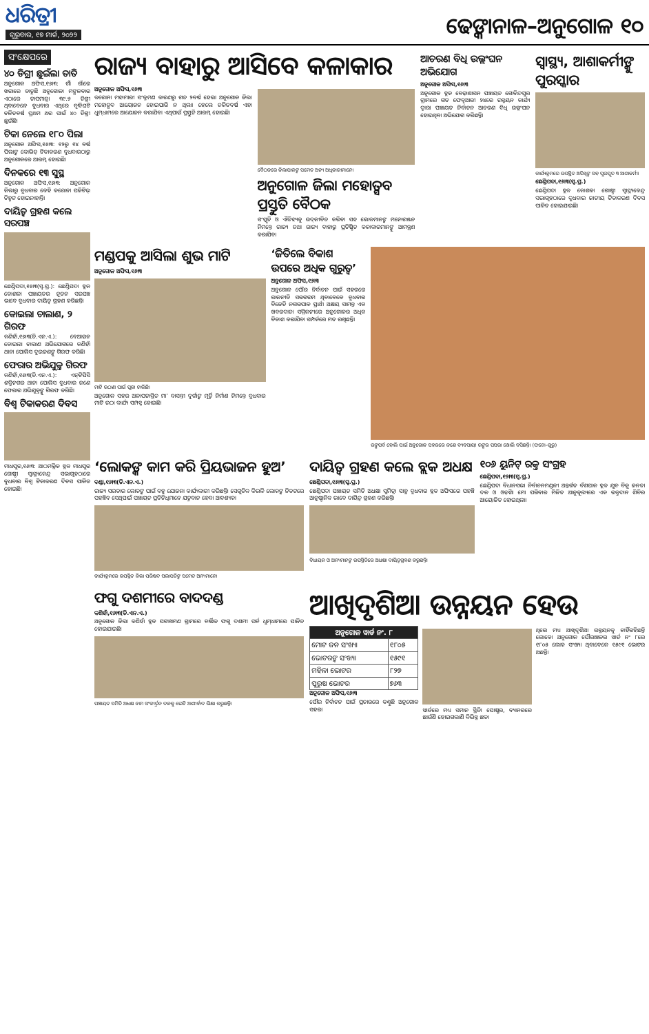ଧରିତ୍ରୀ
ଗୁରୁବାର, ୧୭ ମାର୍ଚ୍ଚ, ୨୦୨୨
ଢେଙ୍କାନାଳ–ଅନୁଗୋଳ ୧୦
ସଂକ୍ଷେପରେ
୪୦ ଡିଗ୍ରୀ ଛୁଇଁଲା ତାତି
ଅନୁଗୋଳ ଅଫିସ,୧୬।୩: ଗାଁଁ ଗାଁରେ ଖରାରେ ତାତୁଛି ଅନୁଗୋଳ। ମଙ୍ଗଳବାର ଏଠାରେ ତାପମାତ୍ରା ୩୯.୭ ଡିଗ୍ରୀ ଥିବାବେଳେ ବୁଧବାର ଏଥିରେ ବୃଦ୍ଧିଘଟି ଚଳିତବର୍ଷ ପ୍ରଥମ ଥର ପାଇଁ ୪୦ ଡିଗ୍ରୀ ଛୁଇଁଛି।
ଟିକା ନେଲେ ୧୮୦ ପିଲା
ଅନୁଗୋଳ ଅଫିସ,୧୬।୩: ୧୨ରୁ ୧୪ ବର୍ଷ ପିଲାଙ୍କ କୋଭିଡ୍ ଟିକାକରଣ ବୁଧବାରଠାରୁ ଅନୁଗୋଳରେ ଆରମ୍ଭ ହୋଇଛି।
ଦିନକରେ ୧୩ ସୁସ୍ଥ
ଅନୁଗୋଳ ଅଫିସ,୧୬।୩: ଅନୁଗୋଳ ଜିଲାରୁ ବୁଧବାର କେହି କରୋନା ପଜିଟିଭ୍ ଚିହ୍ନଟ ହୋଇନାହାନ୍ତି।
ଦାୟିତ୍ୱ ଗ୍ରହଣ କଲେ ସରପଞ୍ଚ
ଛେଣ୍ଡିପଦା,୧୬।୩(ସ୍ୱ.ପ୍ର.): ଛେଣ୍ଡିପଦା ବ୍ଲକ କୋଶଳା ପଞ୍ଚାୟତର ନୂତନ ସରପଞ୍ଚ ଭାବେ ବୁଧବାର ଦାୟିତ୍ୱ ଗ୍ରହଣ କରିଛନ୍ତି।
କୋଇଲା ଚାଲାଣ, ୨ ଗିରଫ
କଣିହାଁ,୧୬।୩(ଡି.ଏନ.ଏ.): ବେଆଇନ କୋଇଲା ଚାଲାଣ ଅଭିଯୋଗରେ କଣିହାଁ ଥାନା ପୋଲିସ ଦୁଇଜଣଙ୍କୁ ଗିରଫ କରିଛି।
ଫେରାର ଅଭିଯୁକ୍ତ ଗିରଫ
କଣିହାଁ,୧୬।୩(ଡି.ଏନ.ଏ.): ଏନ୍‌ଟିପିସି ଶକ୍ତିନଗର ଥାନା ପୋଲିସ ବୁଧବାର ଜଣେ ଫେରାର ଅଭିଯୁକ୍ତଙ୍କୁ ଗିରଫ କରିଛି।
ବିଶ୍ୱ ଟିକାକରଣ ଦିବସ
ମାଧପୁର,୧୬।୩: ଆଠମଲ୍ଲିକ ବ୍ଲକ ମାଧପୁର ଗୋଷ୍ଠୀ ସ୍ୱାସ୍ଥ୍ୟକେନ୍ଦ୍ର ସଭାଗୃହଠାରେ ବୁଧବାର ବିଶ୍ୱ ଟିକାକରଣ ଦିବସ ପାଳିତ ହୋଇଛି।
ରାଜ୍ୟ ବାହାରୁ ଆସିବେ କଳାକାର
ଅନୁଗୋଳ ଅଫିସ,୧୬।୩
କରୋନା ମହାମାରୀ ସଂକ୍ରମଣ କାରଣରୁ ଗତ ୨ବର୍ଷ ହେଲା ଅନୁଗୋଳ ଜିଲା ମହୋତ୍ସବ ଆୟୋଜନ ହୋଇପାରି ନ ଥିଲା। ହେଲେ ଚଳିତବର୍ଷ ଏହା ଧୁମ୍‌ଧାମରେ ଆୟୋଜନ କରାଯିବ। ଏଥିପାଇଁ ପ୍ରସ୍ତୁତି ଆରମ୍ଭ ହୋଇଛି।
ବୈଠକରେ ଜିଲାପାଳଙ୍କ ସମେତ ଅନ୍ୟ ଅଧିକାରୀମାନେ।
ଅନୁଗୋଳ ଜିଲା ମହୋତ୍ସବ ପ୍ରସ୍ତୁତି ବୈଠକ
ସଂସ୍କୃତି ଓ ଐତିହ୍ୟକୁ ଉଦ୍‌ଜୀବିତ କରିବା ସହ ଲୋକମାନଙ୍କ ମନୋରଞ୍ଜନ ନିମନ୍ତେ ରାଜ୍ୟ ତଥା ରାଜ୍ୟ ବାହାରୁ ପ୍ରତିଷ୍ଠିତ କଳାକାରମାନଙ୍କୁ ଆମନ୍ତ୍ରଣ କରାଯିବ।
ଆଚରଣ ବିଧି ଉଲ୍ଲଂଘନ ଅଭିଯୋଗ
ଅନୁଗୋଳ ଅଫିସ,୧୬।୩
ଅନୁଗୋଳ ବ୍ଲକ ବେଢ଼ାଶାସନ ପଞ୍ଚାୟତ ଗୋବିନ୍ଦପୁର ଗ୍ରାମରେ ଗତ ଫେବୃଆରୀ ୨୪ରେ ଉନ୍ନୟନ କାର୍ଯ୍ୟ ଦ୍ୱାରା ପଞ୍ଚାୟତ ନିର୍ବାଚନ ଆଚରଣ ବିଧି ଉଲ୍ଲଂଘନ ହୋଇଥିବା ଅଭିଯୋଗ କରିଛନ୍ତି।
ସ୍ୱାସ୍ଥ୍ୟ, ଆଶାକର୍ମୀଙ୍କୁ ପୁରସ୍କାର
କାର୍ଯ୍ୟକ୍ରମରେ ଉପସ୍ଥିତ ଅତିଥିଙ୍କ ସହ ପୁରସ୍କୃତ ୩ ଆଶାକର୍ମୀ।
ଛେଣ୍ଡିପଦା,୧୬।୩(ସ୍ୱ.ପ୍ର.)
ଛେଣ୍ଡିପଦା ବ୍ଲକ କୋଶଳା ଗୋଷ୍ଠୀ ସ୍ୱାସ୍ଥ୍ୟକେନ୍ଦ୍ର ସଭାଗୃହଠାରେ ବୁଧବାର ଜାତୀୟ ଟିକାକରଣ ଦିବସ ପାଳିତ ହୋଇଯାଇଛି।
ମଣ୍ଡପକୁ ଆସିଲା ଶୁଭ ମାଟି
ଅନୁଗୋଳ ଅଫିସ,୧୬।୩
ମାଟି ଉଠାଣ ପାଇଁ ପୂଜା ଚାଲିଛି।
ଅନୁଗୋଳ ସହର ଅଳାପଡାସ୍ଥିତ ମା’ ବାସନ୍ତୀ ଦୁର୍ଗାଙ୍କ ମୂର୍ତ୍ତି ନିର୍ମାଣ ନିମନ୍ତେ ବୁଧବାର ମାଟି ଉଠା କାର୍ଯ୍ୟ ସମ୍ପନ୍ନ ହୋଇଛି।
‘ଜିତିଲେ ବିକାଶ ଉପରେ ଅଧିକ ଗୁରୁତ୍ୱ’
ଅନୁଗୋଳ ଅଫିସ,୧୬।୩
ଅନୁଗୋଳ ପୌର ନିର୍ବାଚନ ପାଇଁ ସହରରେ ରାଜନୀତି ସରଗରମ ଥିବାବେଳେ ବୁଧବାର ବିଜେଡି ନଗରପାଳ ପ୍ରାର୍ଥୀ ଅକ୍ଷୟ ସାମନ୍ତ ଏକ ଖବରଦାତା ସମ୍ମିଳନୀରେ ଅନୁଗୋଳର ଅଧିକ ବିକାଶ କରାଯିବା ସମ୍ପର୍କରେ ମତ ରଖିଛନ୍ତି।
ରଙ୍ଗପର୍ବ ହୋଲି ପାଇଁ ଅନୁଗୋଳ ସହରରେ ଜଣେ ବ୍ୟବସାୟୀ ରଙ୍ଗର ପସରା ଖୋଲି ବସିଛନ୍ତି। (ଫଟୋ–ଗୁରୁ)
‘ଲୋକଙ୍କ କାମ କରି ପ୍ରିୟଭାଜନ ହୁଅ’
ବଣ୍ଡା,୧୬।୩(ଡି.ଏନ.ଏ.)
ରାଜ୍ୟ ସରକାର ଲୋକଙ୍କ ପାଇଁ ବହୁ ଯୋଜନା କାର୍ଯ୍ୟକାରୀ କରିଛନ୍ତି। ସେଗୁଡିକ କିଭଳି ଲୋକଙ୍କ ନିକଟରେ ପହଞ୍ଚିବ ସେଥିପାଇଁ ପଞ୍ଚାୟତ ପ୍ରତିନିଧିମାନେ ଯତ୍ନବାନ ହେବା ଆବଶ୍ୟକ।
କାର୍ଯ୍ୟକ୍ରମରେ ଉପସ୍ଥିତ ଜିଲା ପରିଷଦ ସଭାପତିଙ୍କ ସମେତ ଅନ୍ୟମାନେ।
ଦାୟିତ୍ୱ ଗ୍ରହଣ କଲେ ବ୍ଲକ ଅଧକ୍ଷ
ଛେଣ୍ଡିପଦା,୧୬।୩(ସ୍ୱ.ପ୍ର.)
ଛେଣ୍ଡିପଦା ପଞ୍ଚାୟତ ସମିତି ଅଧକ୍ଷା ସୁମିତ୍ରା ସାହୁ ବୁଧବାର ବ୍ଲକ ଅଫିସରେ ପହଞ୍ଚି ଆନୁଷ୍ଠାନିକ ଭାବେ ଦାୟିତ୍ୱ ଗ୍ରହଣ କରିଛନ୍ତି।
୧୦୬ ୟୁନିଟ୍ ରକ୍ତ ସଂଗ୍ରହ
ଛେଣ୍ଡିପଦା,୧୬।୩(ସ୍ୱ.ପ୍ର.)
ଛେଣ୍ଡିପଦା ବିଧାନସଭା ନିର୍ବାଚନମଣ୍ଡଳୀ ଅନ୍ତର୍ଗତ ବଁଶପାଳ ବ୍ଲକ ଯୁବ ବିଜୁ ଜନତା ଦଳ ଓ ଓଡ଼ିଶା ମୋ ପରିବାର ମିଳିତ ଆନୁକୂଲ୍ୟରେ ଏକ ରକ୍ତଦାନ ଶିବିର ଆୟୋଜିତ ହୋଇଥିଲା।
ବିଧାୟକ ଓ ଅନ୍ୟମାନଙ୍କ ଉପସ୍ଥିତିରେ ଅଧକ୍ଷା ଦାୟିତ୍ୱଗ୍ରହଣ କରୁଛନ୍ତି।
ଫଗୁ ଦଶମୀରେ ବାଦଦଣ୍ଡ
କଣିହାଁ,୧୬।୩(ଡି.ଏନ.ଏ.)
ଅନୁଗୋଳ ଜିଲା କଣିହାଁ ବ୍ଲକ ପଟାଖମଣ ଗ୍ରାମରେ ବାର୍ଷିକ ଫଗୁ ଦଶମୀ ପର୍ବ ଧୁମ୍‌ଧାମରେ ପାଳିତ ହୋଇଯାଇଛି।
ପଞ୍ଚାୟତ ସମିତି ଅଧକ୍ଷ ନାମ ସଂକୀର୍ତ୍ତନ ଦଳକୁ ଭେଟି ଆଶୀର୍ବାଦ ଭିକ୍ଷା କରୁଛନ୍ତି।
ଆଖିଦୃଶିଆ ଉନ୍ନୟନ ହେଉ
| ଅନୁଗୋଳ ୱାର୍ଡ ନଂ. ୮ | |
| --- | --- |
| ମୋଟ ଜନ ସଂଖ୍ୟା | ୧୮୦୫ |
| ଭୋଟରଙ୍କ ସଂଖ୍ୟା | ୧୫୯୧ |
| ମହିଳା ଭୋଟର | ୮୨୭ |
| ପୁରୁଷ ଭୋଟର | ୭୬୩ |
ଅନୁଗୋଳ ଅଫିସ,୧୬।୩
ପୌର ନିର୍ବାଚନ ପାଇଁ ପ୍ରଚାରରେ କଣ୍ଢୁଛି ଅନୁଗୋଳ ସହର।
ୱାର୍ଡରେ ମଧ୍ୟ ସମାନ ସ୍ଥିତି। ପୋଷ୍ଟର, ବ୍ୟାନରରେ ଛାଉଁଣି ହୋଇଗଲାଣି ବିଭିନ୍ନ ଛକ।
ଥିଲେ ମଧ୍ୟ ଆଖିଦୃଶିଆ ଉନ୍ନୟନକୁ ଚାହିଁରହିଛନ୍ତି ଲୋକେ। ଅନୁଗୋଳ ପୌରାଞ୍ଚଳର ୱାର୍ଡ ନଂ ୮ରେ ୧୮୦୫ ଲୋକ ସଂଖ୍ୟା ଥିବାବେଳେ ୧୫୯୧ ଭୋଟର ଅଛନ୍ତି।